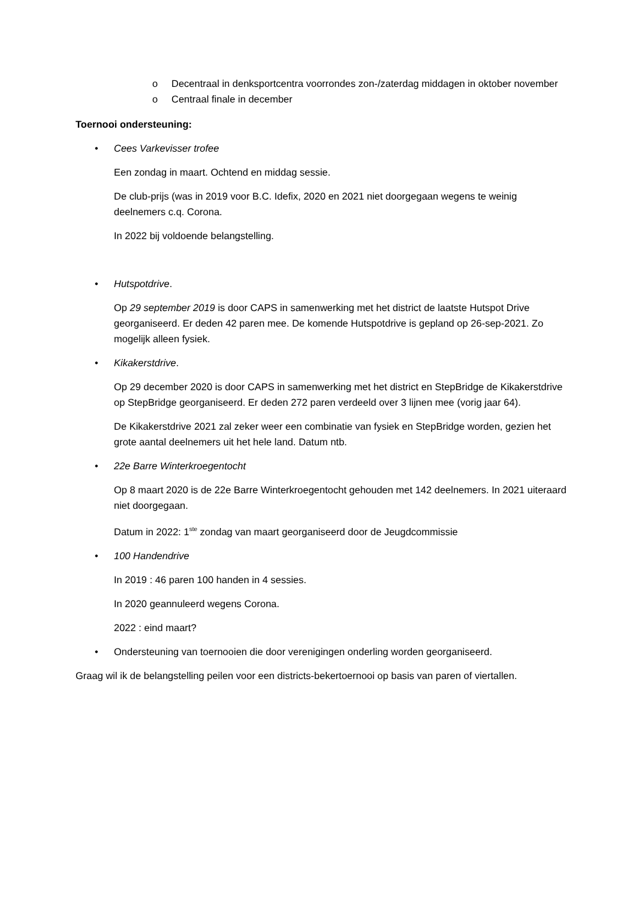o Decentraal in denksportcentra voorrondes zon-/zaterdag middagen in oktober november
o Centraal finale in december
Toernooi ondersteuning:
• Cees Varkevisser trofee
Een zondag in maart. Ochtend en middag sessie.
De club-prijs (was in 2019 voor B.C. Idefix, 2020 en 2021 niet doorgegaan wegens te weinig deelnemers c.q. Corona.
In 2022 bij voldoende belangstelling.
• Hutspotdrive.
Op 29 september 2019 is door CAPS in samenwerking met het district de laatste Hutspot Drive georganiseerd. Er deden 42 paren mee. De komende Hutspotdrive is gepland op 26-sep-2021. Zo mogelijk alleen fysiek.
• Kikakerstdrive.
Op 29 december 2020 is door CAPS in samenwerking met het district en StepBridge de Kikakerstdrive op StepBridge georganiseerd. Er deden 272 paren verdeeld over 3 lijnen mee (vorig jaar 64).
De Kikakerstdrive 2021 zal zeker weer een combinatie van fysiek en StepBridge worden, gezien het grote aantal deelnemers uit het hele land. Datum ntb.
• 22e Barre Winterkroegentocht
Op 8 maart 2020 is de 22e Barre Winterkroegentocht gehouden met 142 deelnemers. In 2021 uiteraard niet doorgegaan.
Datum in 2022: 1<sup>ste</sup> zondag van maart georganiseerd door de Jeugdcommissie
• 100 Handendrive
In 2019 : 46 paren 100 handen in 4 sessies.
In 2020 geannuleerd wegens Corona.
2022 : eind maart?
• Ondersteuning van toernooien die door verenigingen onderling worden georganiseerd.
Graag wil ik de belangstelling peilen voor een districts-bekertoernooi op basis van paren of viertallen.